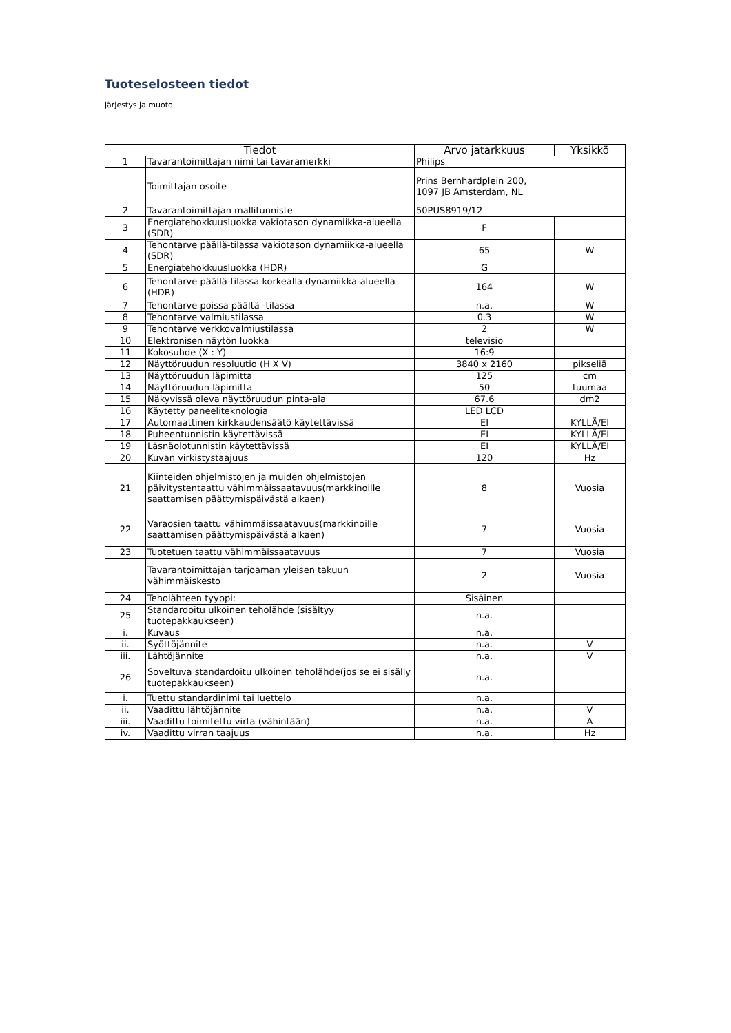Tuoteselosteen tiedot
järjestys ja muoto
| Tiedot | | Arvo jatarkkuus | Yksikkö |
| --- | --- | --- | --- |
| 1 | Tavarantoimittajan nimi tai tavaramerkki | Philips | |
| | Toimittajan osoite | Prins Bernhardplein 200, 1097 JB Amsterdam, NL | |
| 2 | Tavarantoimittajan mallitunniste | 50PUS8919/12 | |
| 3 | Energiatehokkuusluokka vakiotason dynamiikka-alueella (SDR) | F | |
| 4 | Tehontarve päällä-tilassa vakiotason dynamiikka-alueella (SDR) | 65 | W |
| 5 | Energiatehokkuusluokka (HDR) | G | |
| 6 | Tehontarve päällä-tilassa korkealla dynamiikka-alueella (HDR) | 164 | W |
| 7 | Tehontarve poissa päältä -tilassa | n.a. | W |
| 8 | Tehontarve valmiustilassa | 0.3 | W |
| 9 | Tehontarve verkkovalmiustilassa | 2 | W |
| 10 | Elektronisen näytön luokka | televisio | |
| 11 | Kokosuhde (X : Y) | 16:9 | |
| 12 | Näyttöruudun resoluutio (H X V) | 3840 x 2160 | pikseliä |
| 13 | Näyttöruudun läpimitta | 125 | cm |
| 14 | Näyttöruudun läpimitta | 50 | tuumaa |
| 15 | Näkyvissä oleva näyttöruudun pinta-ala | 67.6 | dm2 |
| 16 | Käytetty paneeliteknologia | LED LCD | |
| 17 | Automaattinen kirkkaudensäätö käytettävissä | EI | KYLLÄ/EI |
| 18 | Puheentunnistin käytettävissä | EI | KYLLÄ/EI |
| 19 | Läsnäolotunnistin käytettävissä | EI | KYLLÄ/EI |
| 20 | Kuvan virkistystaajuus | 120 | Hz |
| 21 | Kiinteiden ohjelmistojen ja muiden ohjelmistojen päivitystentaattu vähimmäissaatavuus(markkinoille saattamisen päättymispäivästä alkaen) | 8 | Vuosia |
| 22 | Varaosien taattu vähimmäissaatavuus(markkinoille saattamisen päättymispäivästä alkaen) | 7 | Vuosia |
| 23 | Tuotetuen taattu vähimmäissaatavuus | 7 | Vuosia |
| | Tavarantoimittajan tarjoaman yleisen takuun vähimmäiskesto | 2 | Vuosia |
| 24 | Teholähteen tyyppi: | Sisäinen | |
| 25 | Standardoitu ulkoinen teholähde (sisältyy tuotepakkaukseen) | n.a. | |
| i. | Kuvaus | n.a. | |
| ii. | Syöttöjännite | n.a. | V |
| iii. | Lähtöjännite | n.a. | V |
| 26 | Soveltuva standardoitu ulkoinen teholähde(jos se ei sisälly tuotepakkaukseen) | n.a. | |
| i. | Tuettu standardinimi tai luettelo | n.a. | |
| ii. | Vaadittu lähtöjännite | n.a. | V |
| iii. | Vaadittu toimitettu virta (vähintään) | n.a. | A |
| iv. | Vaadittu virran taajuus | n.a. | Hz |